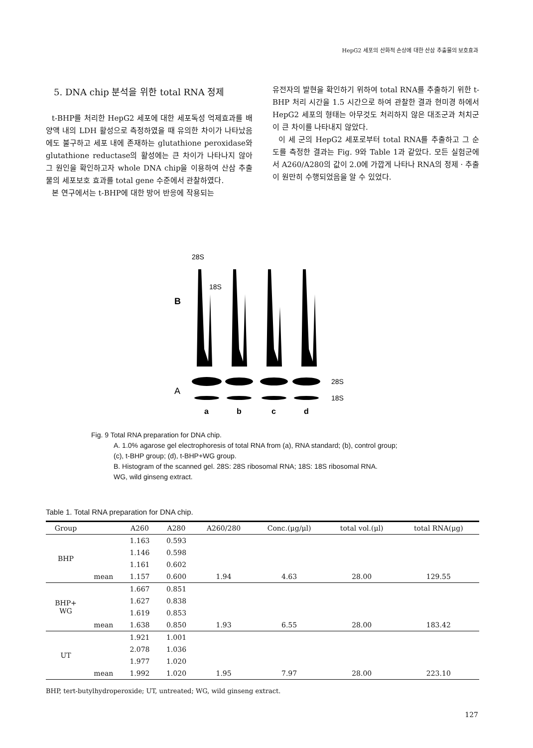HepG2 세포의 산화적 손상에 대한 산삼 추출물의 보호효과
5. DNA chip 분석을 위한 total RNA 정제
t-BHP를 처리한 HepG2 세포에 대한 세포독성 억제효과를 배양액 내의 LDH 활성으로 측정하였을 때 유의한 차이가 나타났음에도 불구하고 세포 내에 존재하는 glutathione peroxidase와 glutathione reductase의 활성에는 큰 차이가 나타나지 않아 그 원인을 확인하고자 whole DNA chip을 이용하여 산삼 추출물의 세포보호 효과를 total gene 수준에서 관찰하였다.
본 연구에서는 t-BHP에 대한 방어 반응에 작용되는
유전자의 발현을 확인하기 위하여 total RNA를 추출하기 위한 t-BHP 처리 시간을 1.5 시간으로 하여 관찰한 결과 현미경 하에서 HepG2 세포의 형태는 아무것도 처리하지 않은 대조군과 처치군이 큰 차이를 나타내지 않았다.
이 세 군의 HepG2 세포로부터 total RNA를 추출하고 그 순도를 측정한 결과는 Fig. 9와 Table 1과 같았다. 모든 실험군에서 A260/A280의 값이 2.0에 가깝게 나타나 RNA의 정제 · 추출이 원만히 수행되었음을 알 수 있었다.
28S
18S
B
A
28S
18S
a
b
c
d
Fig. 9 Total RNA preparation for DNA chip.
A. 1.0% agarose gel electrophoresis of total RNA from (a), RNA standard; (b), control group;
(c), t-BHP group; (d), t-BHP+WG group.
B. Histogram of the scanned gel. 28S: 28S ribosomal RNA; 18S: 18S ribosomal RNA.
WG, wild ginseng extract.
Table 1. Total RNA preparation for DNA chip.
| Group | | A260 | A280 | A260/280 | Conc.(μg/μl) | total vol.(μl) | total RNA(μg) |
| --- | --- | --- | --- | --- | --- | --- | --- |
| BHP | | 1.163 | 0.593 | | | | |
| | | 1.146 | 0.598 | | | | |
| | | 1.161 | 0.602 | | | | |
| | mean | 1.157 | 0.600 | 1.94 | 4.63 | 28.00 | 129.55 |
| BHP+ WG | | 1.667 | 0.851 | | | | |
| | | 1.627 | 0.838 | | | | |
| | | 1.619 | 0.853 | | | | |
| | mean | 1.638 | 0.850 | 1.93 | 6.55 | 28.00 | 183.42 |
| UT | | 1.921 | 1.001 | | | | |
| | | 2.078 | 1.036 | | | | |
| | | 1.977 | 1.020 | | | | |
| | mean | 1.992 | 1.020 | 1.95 | 7.97 | 28.00 | 223.10 |
BHP, tert-butylhydroperoxide; UT, untreated; WG, wild ginseng extract.
127